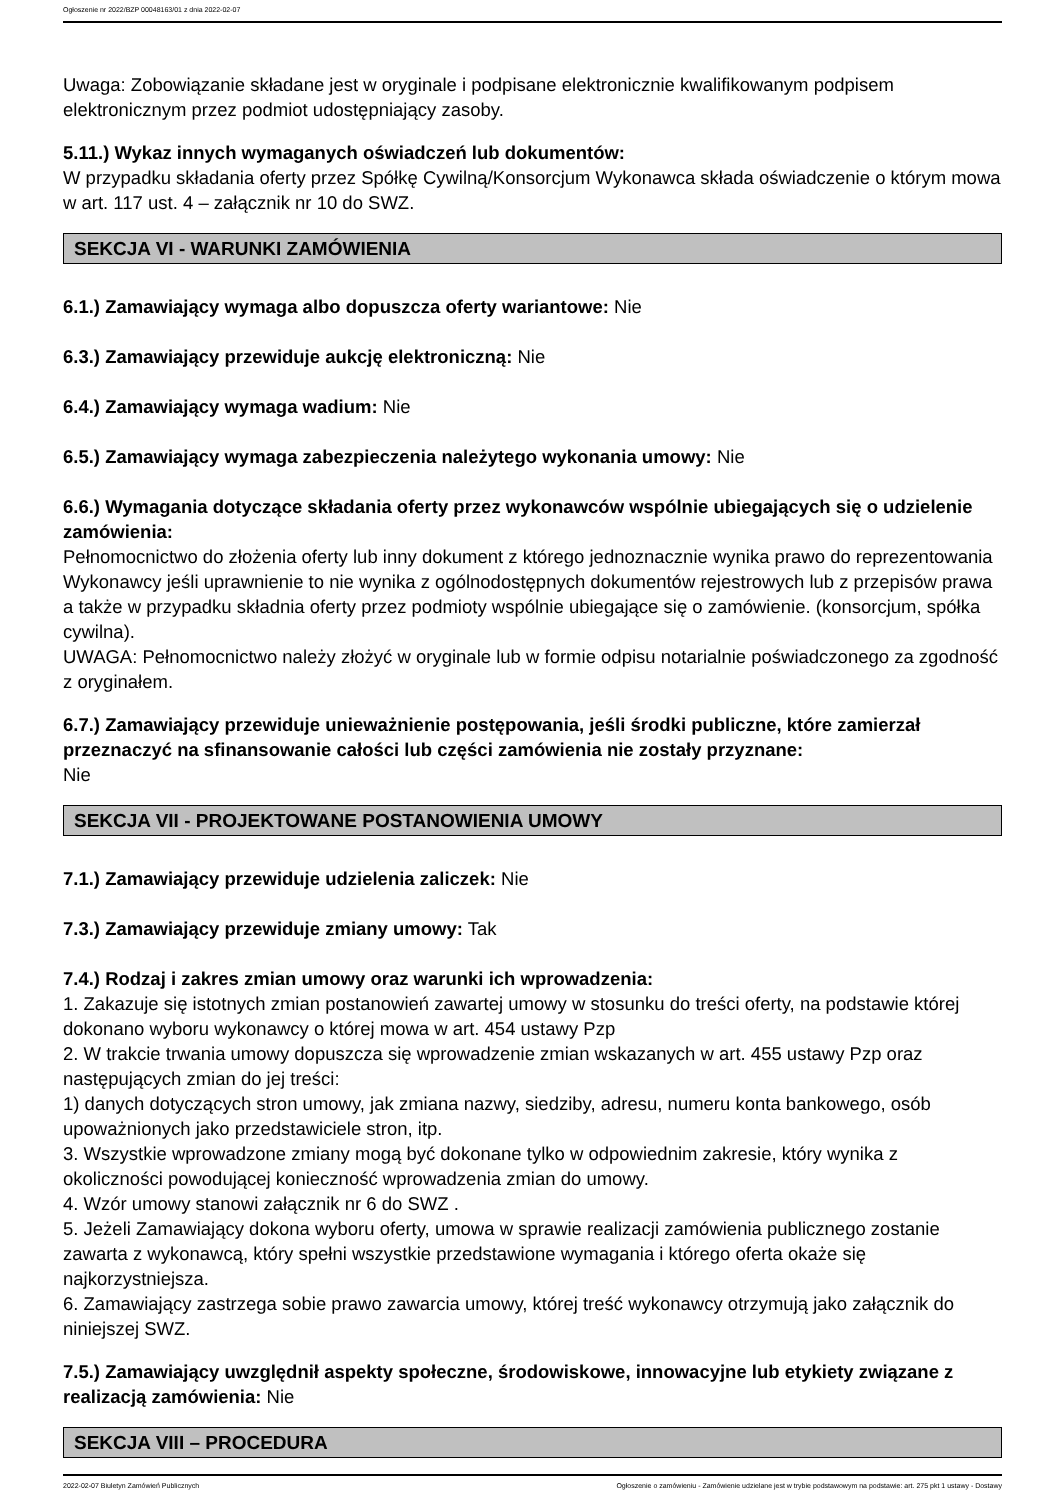Ogłoszenie nr 2022/BZP 00048163/01 z dnia 2022-02-07
Uwaga: Zobowiązanie składane jest w oryginale i podpisane elektronicznie kwalifikowanym podpisem elektronicznym przez podmiot udostępniający zasoby.
5.11.) Wykaz innych wymaganych oświadczeń lub dokumentów:
W przypadku składania oferty przez Spółkę Cywilną/Konsorcjum Wykonawca składa oświadczenie o którym mowa w art. 117 ust. 4 – załącznik nr 10 do SWZ.
SEKCJA VI - WARUNKI ZAMÓWIENIA
6.1.) Zamawiający wymaga albo dopuszcza oferty wariantowe: Nie
6.3.) Zamawiający przewiduje aukcję elektroniczną: Nie
6.4.) Zamawiający wymaga wadium: Nie
6.5.) Zamawiający wymaga zabezpieczenia należytego wykonania umowy: Nie
6.6.) Wymagania dotyczące składania oferty przez wykonawców wspólnie ubiegających się o udzielenie zamówienia:
Pełnomocnictwo do złożenia oferty lub inny dokument z którego jednoznacznie wynika prawo do reprezentowania Wykonawcy jeśli uprawnienie to nie wynika z ogólnodostępnych dokumentów rejestrowych lub z przepisów prawa a także w przypadku składnia oferty przez podmioty wspólnie ubiegające się o zamówienie. (konsorcjum, spółka cywilna).
UWAGA: Pełnomocnictwo należy złożyć w oryginale lub w formie odpisu notarialnie poświadczonego za zgodność z oryginałem.
6.7.) Zamawiający przewiduje unieważnienie postępowania, jeśli środki publiczne, które zamierzał przeznaczyć na sfinansowanie całości lub części zamówienia nie zostały przyznane:
Nie
SEKCJA VII - PROJEKTOWANE POSTANOWIENIA UMOWY
7.1.) Zamawiający przewiduje udzielenia zaliczek: Nie
7.3.) Zamawiający przewiduje zmiany umowy: Tak
7.4.) Rodzaj i zakres zmian umowy oraz warunki ich wprowadzenia:
1. Zakazuje się istotnych zmian postanowień zawartej umowy w stosunku do treści oferty, na podstawie której dokonano wyboru wykonawcy o której mowa w art. 454 ustawy Pzp
2. W trakcie trwania umowy dopuszcza się wprowadzenie zmian wskazanych w art. 455 ustawy Pzp oraz następujących zmian do jej treści:
1) danych dotyczących stron umowy, jak zmiana nazwy, siedziby, adresu, numeru konta bankowego, osób upoważnionych jako przedstawiciele stron, itp.
3. Wszystkie wprowadzone zmiany mogą być dokonane tylko w odpowiednim zakresie, który wynika z okoliczności powodującej konieczność wprowadzenia zmian do umowy.
4. Wzór umowy stanowi załącznik nr 6 do SWZ .
5. Jeżeli Zamawiający dokona wyboru oferty, umowa w sprawie realizacji zamówienia publicznego zostanie zawarta z wykonawcą, który spełni wszystkie przedstawione wymagania i którego oferta okaże się najkorzystniejsza.
6. Zamawiający zastrzega sobie prawo zawarcia umowy, której treść wykonawcy otrzymują jako załącznik do niniejszej SWZ.
7.5.) Zamawiający uwzględnił aspekty społeczne, środowiskowe, innowacyjne lub etykiety związane z realizacją zamówienia: Nie
SEKCJA VIII – PROCEDURA
2022-02-07 Biuletyn Zamówień Publicznych Ogłoszenie o zamówieniu - Zamówienie udzielane jest w trybie podstawowym na podstawie: art. 275 pkt 1 ustawy - Dostawy